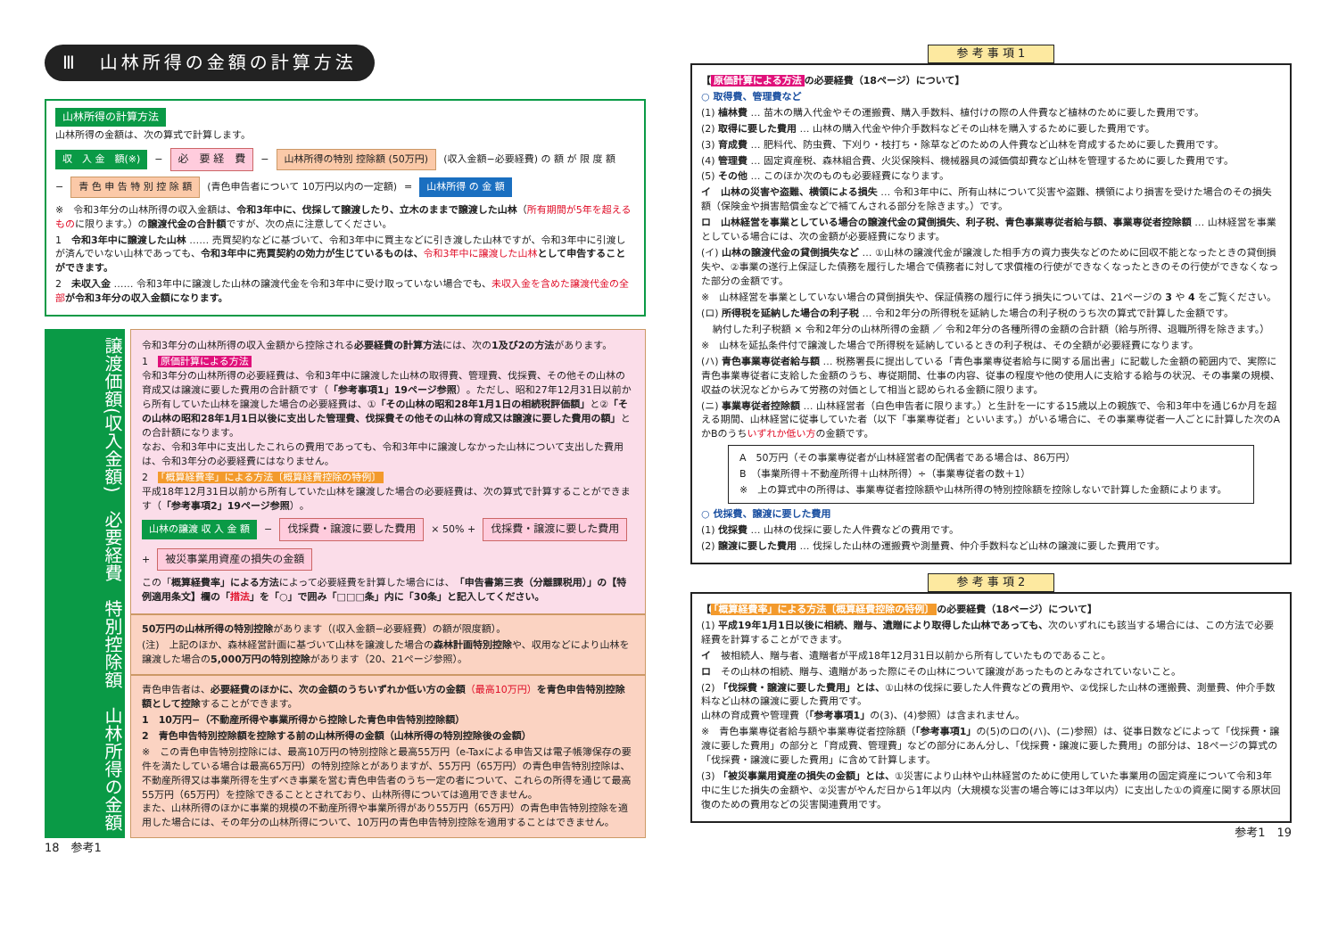Ⅲ　山林所得の金額の計算方法
山林所得の計算方法
山林所得の金額は、次の算式で計算します。
収　入 金　額(※) − 必　要 経　費 − 山林所得の特別 控除額 (50万円) (収入金額−必要経費) の 額 が 限 度 額
− 青 色 申 告 特 別 控 除 額 (青色申告者について 10万円以内の一定額) = 山林所得 の 金 額
※　令和3年分の山林所得の収入金額は、令和3年中に、伐採して譲渡したり、立木のままで譲渡した山林（所有期間が5年を超えるものに限ります。）の譲渡代金の合計額ですが、次の点に注意してください。
1　令和3年中に譲渡した山林 …… 売買契約などに基づいて、令和3年中に買主などに引き渡した山林ですが、令和3年中に引渡しが済んでいない山林であっても、令和3年中に売買契約の効力が生じているものは、令和3年中に譲渡した山林 として申告することができます。
2　未収入金 …… 令和3年中に譲渡した山林の譲渡代金を令和3年中に受け取っていない場合でも、未収入金を含めた譲渡代金の全部 が令和3年分の収入金額になります。
譲渡価額(収入金額)　必要経費　特別控除額　山林所得の金額
令和3年分の山林所得の収入金額から控除される必要経費の計算方法には、次の1及び2の方法があります。
1　原価計算による方法
令和3年分の山林所得の必要経費は、令和3年中に譲渡した山林の取得費、管理費、伐採費、その他その山林の育成又は譲渡に要した費用の合計額です（「参考事項1」19ページ参照）。ただし、昭和27年12月31日以前から所有していた山林を譲渡した場合の必要経費は、①「その山林の昭和28年1月1日の相続税評価額」と②「その山林の昭和28年1月1日以後に支出した管理費、伐採費その他その山林の育成又は譲渡に要した費用の額」との合計額になります。
なお、令和3年中に支出したこれらの費用であっても、令和3年中に譲渡しなかった山林について支出した費用は、令和3年分の必要経費にはなりません。
2　「概算経費率」による方法〔概算経費控除の特例〕
平成18年12月31日以前から所有していた山林を譲渡した場合の必要経費は、次の算式で計算することができます（「参考事項2」19ページ参照）。
山林の譲渡 収 入 金 額 − 伐採費・譲渡に要した費用 × 50% + 伐採費・譲渡に要した費用 + 被災事業用資産の損失の金額
この「概算経費率」による方法によって必要経費を計算した場合には、「申告書第三表（分離課税用）」の【特例適用条文】欄の「措法」を「○」で囲み「□□□条」内に「30条」と記入してください。
50万円の山林所得の特別控除があります（(収入金額−必要経費）の額が限度額）。
(注)　上記のほか、森林経営計画に基づいて山林を譲渡した場合の森林計画特別控除や、収用などにより山林を譲渡した場合の5,000万円の特別控除があります（20、21ページ参照）。
青色申告者は、必要経費のほかに、次の金額のうちいずれか低い方の金額（最高10万円）を青色申告特別控除額として控除することができます。
1　10万円−（不動産所得や事業所得から控除した青色申告特別控除額）
2　青色申告特別控除額を控除する前の山林所得の金額（山林所得の特別控除後の金額）
※　この青色申告特別控除には、最高10万円の特別控除と最高55万円（e-Taxによる申告又は電子帳簿保存の要件を満たしている場合は最高65万円）の特別控除とがありますが、55万円（65万円）の青色申告特別控除は、不動産所得又は事業所得を生ずべき事業を営む青色申告者のうち一定の者について、これらの所得を通じて最高55万円（65万円）を控除できることとされており、山林所得については適用できません。
また、山林所得のほかに事業的規模の不動産所得や事業所得があり55万円（65万円）の青色申告特別控除を適用した場合には、その年分の山林所得について、10万円の青色申告特別控除を適用することはできません。
18　参考1
参 考 事 項 1
【 原価計算による方法 の必要経費（18ページ）について】
○ 取得費、管理費など
(1) 植林費 … 苗木の購入代金やその運搬費、購入手数料、植付けの際の人件費など植林のために要した費用です。
(2) 取得に要した費用 … 山林の購入代金や仲介手数料などその山林を購入するために要した費用です。
(3) 育成費 … 肥料代、防虫費、下刈り・枝打ち・除草などのための人件費など山林を育成するために要した費用です。
(4) 管理費 … 固定資産税、森林組合費、火災保険料、機械器具の減価償却費など山林を管理するために要した費用です。
(5) その他 … このほか次のものも必要経費になります。
イ　山林の災害や盗難、横領による損失 … 令和3年中に、所有山林について災害や盗難、横領により損害を受けた場合のその損失額（保険金や損害賠償金などで補てんされる部分を除きます。）です。
ロ　山林経営を事業としている場合の譲渡代金の貸倒損失、利子税、青色事業専従者給与額、事業専従者控除額 … 山林経営を事業としている場合には、次の金額が必要経費になります。
(イ) 山林の譲渡代金の貸倒損失など … ①山林の譲渡代金が譲渡した相手方の資力喪失などのために回収不能となったときの貸倒損失や、②事業の遂行上保証した債務を履行した場合で債務者に対して求償権の行使ができなくなったときのその行使ができなくなった部分の金額です。
※　山林経営を事業としていない場合の貸倒損失や、保証債務の履行に伴う損失については、21ページの 3 や 4 をご覧ください。
(ロ) 所得税を延納した場合の利子税 … 令和2年分の所得税を延納した場合の利子税のうち次の算式で計算した金額です。
納付した利子税額 × 令和2年分の山林所得の金額 ／ 令和2年分の各種所得の金額の合計額（給与所得、退職所得を除きます。）
※　山林を延払条件付で譲渡した場合で所得税を延納しているときの利子税は、その全額が必要経費になります。
(ハ) 青色事業専従者給与額 … 税務署長に提出している「青色事業専従者給与に関する届出書」に記載した金額の範囲内で、実際に青色事業専従者に支給した金額のうち、専従期間、仕事の内容、従事の程度や他の使用人に支給する給与の状況、その事業の規模、収益の状況などからみて労務の対価として相当と認められる金額に限ります。
(ニ) 事業専従者控除額 … 山林経営者（白色申告者に限ります。）と生計を一にする15歳以上の親族で、令和3年中を通じ6か月を超える期間、山林経営に従事していた者（以下「事業専従者」といいます。）がいる場合に、その事業専従者一人ごとに計算した次のAかBのうちいずれか低い方の金額です。
A　50万円（その事業専従者が山林経営者の配偶者である場合は、86万円）
B　（事業所得＋不動産所得＋山林所得）÷（事業専従者の数＋1）
※　上の算式中の所得は、事業専従者控除額や山林所得の特別控除額を控除しないで計算した金額によります。
○ 伐採費、譲渡に要した費用
(1) 伐採費 … 山林の伐採に要した人件費などの費用です。
(2) 譲渡に要した費用 … 伐採した山林の運搬費や測量費、仲介手数料など山林の譲渡に要した費用です。
参 考 事 項 2
【 「概算経費率」による方法〔概算経費控除の特例〕 の必要経費（18ページ）について】
(1) 平成19年1月1日以後に相続、贈与、遺贈により取得した山林であっても、次のいずれにも該当する場合には、この方法で必要経費を計算することができます。
イ　被相続人、贈与者、遺贈者が平成18年12月31日以前から所有していたものであること。
ロ　その山林の相続、贈与、遺贈があった際にその山林について譲渡があったものとみなされていないこと。
(2) 「伐採費・譲渡に要した費用」とは、①山林の伐採に要した人件費などの費用や、②伐採した山林の運搬費、測量費、仲介手数料など山林の譲渡に要した費用です。
山林の育成費や管理費（「参考事項1」の(3)、(4)参照）は含まれません。
※　青色事業専従者給与額や事業専従者控除額（「参考事項1」の(5)のロの(ハ)、(ニ)参照）は、従事日数などによって「伐採費・譲渡に要した費用」の部分と「育成費、管理費」などの部分にあん分し、「伐採費・譲渡に要した費用」の部分は、18ページの算式の「伐採費・譲渡に要した費用」に含めて計算します。
(3) 「被災事業用資産の損失の金額」とは、①災害により山林や山林経営のために使用していた事業用の固定資産について令和3年中に生じた損失の金額や、②災害がやんだ日から1年以内（大規模な災害の場合等には3年以内）に支出した①の資産に関する原状回復のための費用などの災害関連費用です。
参考1　19